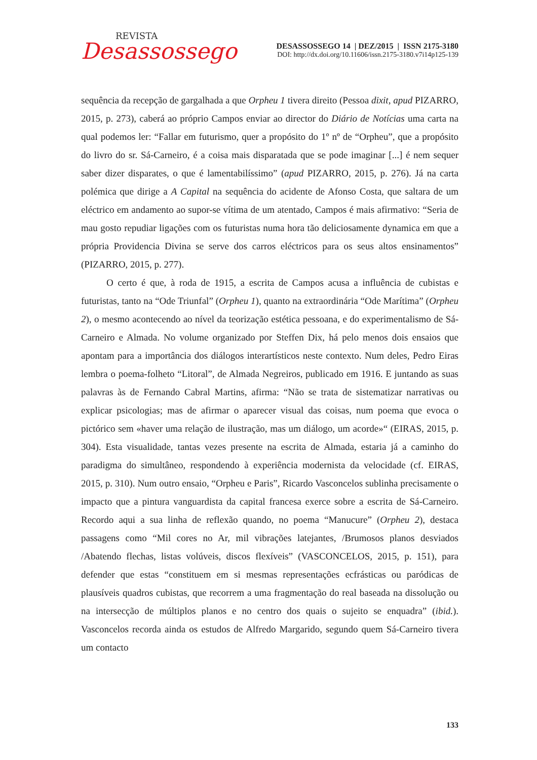REVISTA
Desassossego
DESASSOSSEGO 14 | DEZ/2015 | ISSN 2175-3180
DOI: http://dx.doi.org/10.11606/issn.2175-3180.v7i14p125-139
sequência da recepção de gargalhada a que Orpheu 1 tivera direito (Pessoa dixit, apud PIZARRO, 2015, p. 273), caberá ao próprio Campos enviar ao director do Diário de Notícias uma carta na qual podemos ler: “Fallar em futurismo, quer a propósito do 1º nº de “Orpheu”, que a propósito do livro do sr. Sá-Carneiro, é a coisa mais disparatada que se pode imaginar [...] é nem sequer saber dizer disparates, o que é lamentabilíssimo” (apud PIZARRO, 2015, p. 276). Já na carta polémica que dirige a A Capital na sequência do acidente de Afonso Costa, que saltara de um eléctrico em andamento ao supor-se vítima de um atentado, Campos é mais afirmativo: “Seria de mau gosto repudiar ligações com os futuristas numa hora tão deliciosamente dynamica em que a própria Providencia Divina se serve dos carros eléctricos para os seus altos ensinamentos” (PIZARRO, 2015, p. 277).
O certo é que, à roda de 1915, a escrita de Campos acusa a influência de cubistas e futuristas, tanto na “Ode Triunfal” (Orpheu 1), quanto na extraordinária “Ode Marítima” (Orpheu 2), o mesmo acontecendo ao nível da teorização estética pessoana, e do experimentalismo de Sá-Carneiro e Almada. No volume organizado por Steffen Dix, há pelo menos dois ensaios que apontam para a importância dos diálogos interartísticos neste contexto. Num deles, Pedro Eiras lembra o poema-folheto “Litoral”, de Almada Negreiros, publicado em 1916. E juntando as suas palavras às de Fernando Cabral Martins, afirma: “Não se trata de sistematizar narrativas ou explicar psicologias; mas de afirmar o aparecer visual das coisas, num poema que evoca o pictórico sem «haver uma relação de ilustração, mas um diálogo, um acorde»“ (EIRAS, 2015, p. 304). Esta visualidade, tantas vezes presente na escrita de Almada, estaria já a caminho do paradigma do simultâneo, respondendo à experiência modernista da velocidade (cf. EIRAS, 2015, p. 310). Num outro ensaio, “Orpheu e Paris”, Ricardo Vasconcelos sublinha precisamente o impacto que a pintura vanguardista da capital francesa exerce sobre a escrita de Sá-Carneiro. Recordo aqui a sua linha de reflexão quando, no poema “Manucure” (Orpheu 2), destaca passagens como “Mil cores no Ar, mil vibrações latejantes, /Brumosos planos desviados /Abatendo flechas, listas volúveis, discos flexíveis” (VASCONCELOS, 2015, p. 151), para defender que estas “constituem em si mesmas representações ecfrásticas ou paródicas de plausíveis quadros cubistas, que recorrem a uma fragmentação do real baseada na dissolução ou na intersecção de múltiplos planos e no centro dos quais o sujeito se enquadra” (ibid.). Vasconcelos recorda ainda os estudos de Alfredo Margarido, segundo quem Sá-Carneiro tivera um contacto
133